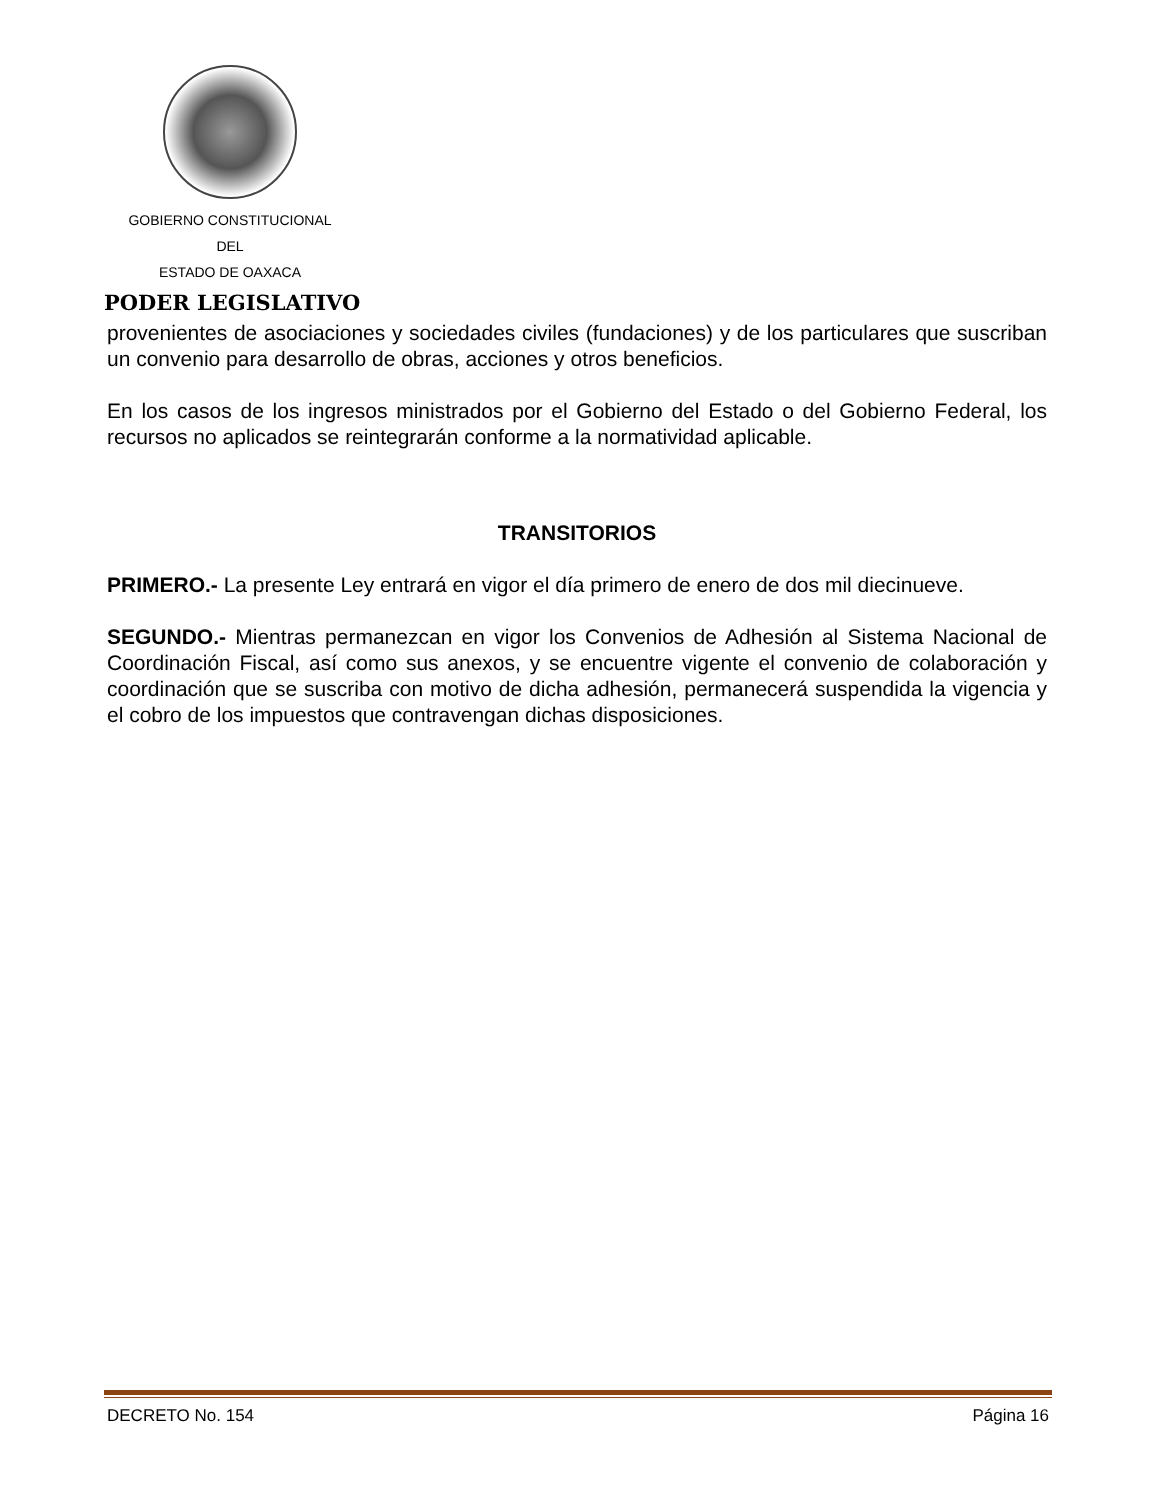GOBIERNO CONSTITUCIONAL
DEL
ESTADO DE OAXACA
PODER LEGISLATIVO
provenientes de asociaciones y sociedades civiles (fundaciones) y de los particulares que suscriban un convenio para desarrollo de obras, acciones y otros beneficios.
En los casos de los ingresos ministrados por el Gobierno del Estado o del Gobierno Federal, los recursos no aplicados se reintegrarán conforme a la normatividad aplicable.
TRANSITORIOS
PRIMERO.- La presente Ley entrará en vigor el día primero de enero de dos mil diecinueve.
SEGUNDO.- Mientras permanezcan en vigor los Convenios de Adhesión al Sistema Nacional de Coordinación Fiscal, así como sus anexos, y se encuentre vigente el convenio de colaboración y coordinación que se suscriba con motivo de dicha adhesión, permanecerá suspendida la vigencia y el cobro de los impuestos que contravengan dichas disposiciones.
DECRETO No. 154 Página 16